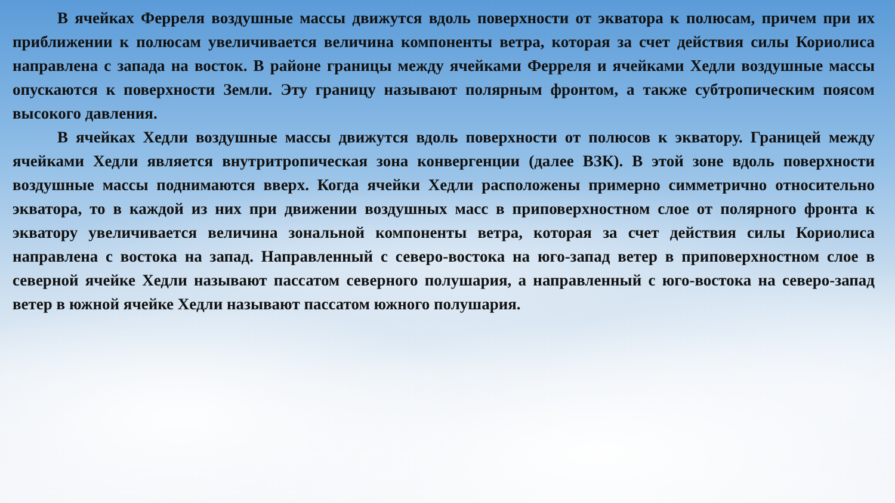В ячейках Ферреля воздушные массы движутся вдоль поверхности от экватора к полюсам, причем при их приближении к полюсам увеличивается величина компоненты ветра, которая за счет действия силы Кориолиса направлена с запада на восток. В районе границы между ячейками Ферреля и ячейками Хедли воздушные массы опускаются к поверхности Земли. Эту границу называют полярным фронтом, а также субтропическим поясом высокого давления.
В ячейках Хедли воздушные массы движутся вдоль поверхности от полюсов к экватору. Границей между ячейками Хедли является внутритропическая зона конвергенции (далее ВЗК). В этой зоне вдоль поверхности воздушные массы поднимаются вверх. Когда ячейки Хедли расположены примерно симметрично относительно экватора, то в каждой из них при движении воздушных масс в приповерхностном слое от полярного фронта к экватору увеличивается величина зональной компоненты ветра, которая за счет действия силы Кориолиса направлена с востока на запад. Направленный с северо-востока на юго-запад ветер в приповерхностном слое в северной ячейке Хедли называют пассатом северного полушария, а направленный с юго-востока на северо-запад ветер в южной ячейке Хедли называют пассатом южного полушария.